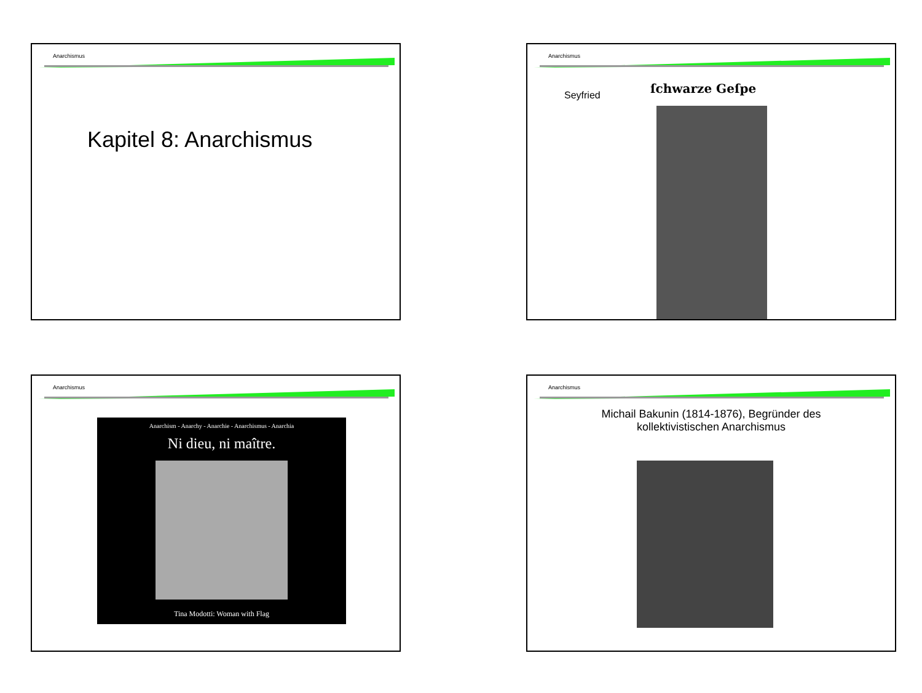Anarchismus
Kapitel 8: Anarchismus
Anarchismus
Seyfried
ſchwarze Geſpe
Anarchismus
Anarchism - Anarchy - Anarchie - Anarchismus - Anarchia
Ni dieu, ni maître.
Tina Modotti: Woman with Flag
Anarchismus
Michail Bakunin (1814-1876), Begründer des
kollektivistischen Anarchismus